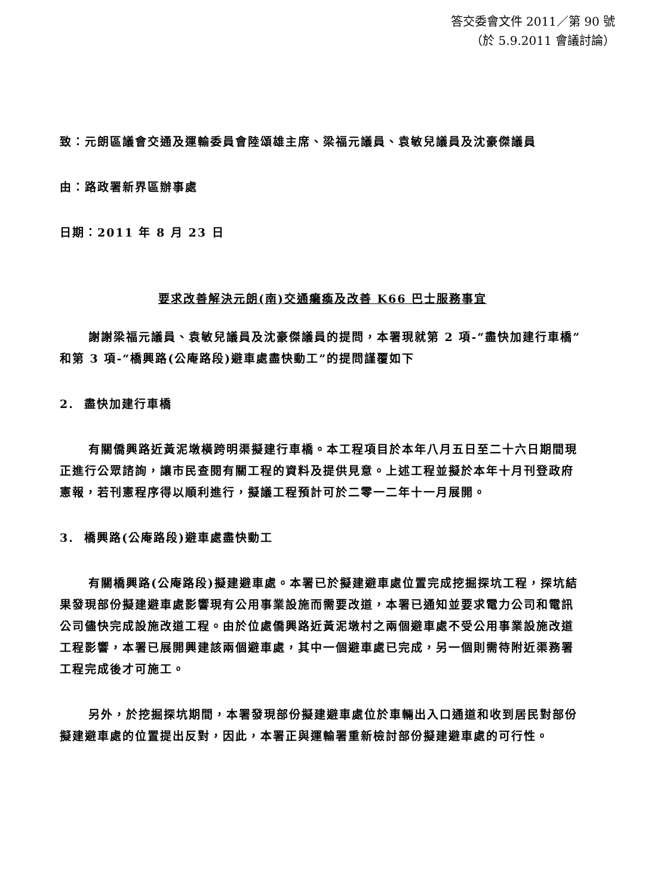答交委會文件 2011／第 90 號
（於 5.9.2011 會議討論）
致：元朗區議會交通及運輸委員會陸頌雄主席、梁福元議員、袁敏兒議員及沈豪傑議員
由：路政署新界區辦事處
日期：2011 年 8 月 23 日
要求改善解決元朗(南)交通癱瘓及改善 K66 巴士服務事宜
謝謝梁福元議員、袁敏兒議員及沈豪傑議員的提問，本署現就第 2 項-“盡快加建行車橋”和第 3 項-“橋興路(公庵路段)避車處盡快動工”的提問謹覆如下
2. 盡快加建行車橋
有關僑興路近黃泥墩橫跨明渠擬建行車橋。本工程項目於本年八月五日至二十六日期間現正進行公眾諮詢，讓市民查閱有關工程的資料及提供見意。上述工程並擬於本年十月刊登政府憲報，若刊憲程序得以順利進行，擬議工程預計可於二零一二年十一月展開。
3. 橋興路(公庵路段)避車處盡快動工
有關橋興路(公庵路段)擬建避車處。本署已於擬建避車處位置完成挖掘探坑工程，探坑結果發現部份擬建避車處影響現有公用事業設施而需要改道，本署已通知並要求電力公司和電訊公司儘快完成設施改道工程。由於位處僑興路近黃泥墩村之兩個避車處不受公用事業設施改道工程影響，本署已展開興建該兩個避車處，其中一個避車處已完成，另一個則需待附近渠務署工程完成後才可施工。
另外，於挖掘探坑期間，本署發現部份擬建避車處位於車輛出入口通道和收到居民對部份擬建避車處的位置提出反對，因此，本署正與運輸署重新檢討部份擬建避車處的可行性。